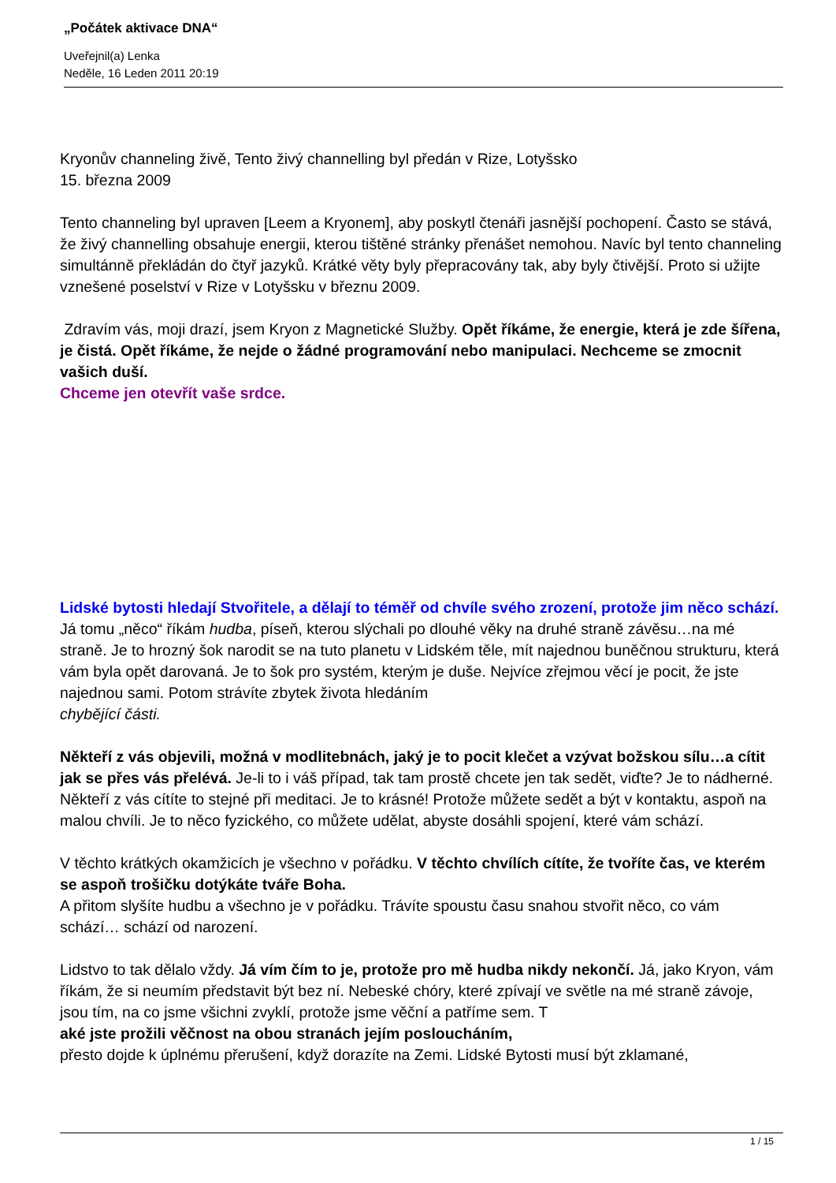„Počátek aktivace DNA“
Uveřejnil(a) Lenka
Neděle, 16 Leden 2011 20:19
Kryonův channeling živě, Tento živý channelling byl předán v Rize, Lotyšsko
15. března 2009
Tento channeling byl upraven [Leem a Kryonem], aby poskytl čtenáři jasnější pochopení. Často se stává, že živý channelling obsahuje energii, kterou tištěné stránky přenášet nemohou. Navíc byl tento channeling simultánně překládán do čtyř jazyků. Krátké věty byly přepracovány tak, aby byly čtivější. Proto si užijte vznešené poselství v Rize v Lotyšsku v březnu 2009.
Zdravím vás, moji drazí, jsem Kryon z Magnetické Služby. Opět říkáme, že energie, která je zde šířena, je čistá. Opět říkáme, že nejde o žádné programování nebo manipulaci. Nechceme se zmocnit vašich duší.
Chceme jen otevřít vaše srdce.
Lidské bytosti hledají Stvořitele, a dělají to téměř od chvíle svého zrození, protože jim něco schází. Já tomu „něco“ říkám hudba, píseň, kterou slýchali po dlouhé věky na druhé straně závěsu…na mé straně. Je to hrozný šok narodit se na tuto planetu v Lidském těle, mít najednou buněčnou strukturu, která vám byla opět darovaná. Je to šok pro systém, kterým je duše. Nejvíce zřejmou věcí je pocit, že jste najednou sami. Potom strávíte zbytek života hledáním chybějící části.
Někteří z vás objevili, možná v modlitebnách, jaký je to pocit klečet a vzývat božskou sílu…a cítit jak se přes vás přelévá. Je-li to i váš případ, tak tam prostě chcete jen tak sedět, viďte? Je to nádherné. Někteří z vás cítíte to stejné při meditaci. Je to krásné! Protože můžete sedět a být v kontaktu, aspoň na malou chvíli. Je to něco fyzického, co můžete udělat, abyste dosáhli spojení, které vám schází.
V těchto krátkých okamžicích je všechno v pořádku. V těchto chvílích cítíte, že tvoříte čas, ve kterém se aspoň trošičku dotýkáte tváře Boha.
A přitom slyšíte hudbu a všechno je v pořádku. Trávíte spoustu času snahou stvořit něco, co vám schází… schází od narození.
Lidstvo to tak dělalo vždy. Já vím čím to je, protože pro mě hudba nikdy nekončí. Já, jako Kryon, vám říkám, že si neumím představit být bez ní. Nebeské chóry, které zpívají ve světle na mé straně závoje, jsou tím, na co jsme všichni zvyklí, protože jsme věční a patříme sem. T
aké jste prožili věčnost na obou stranách jejím posloucháním,
přesto dojde k úplnému přerušení, když dorazíte na Zemi. Lidské Bytosti musí být zklamané,
1 / 15